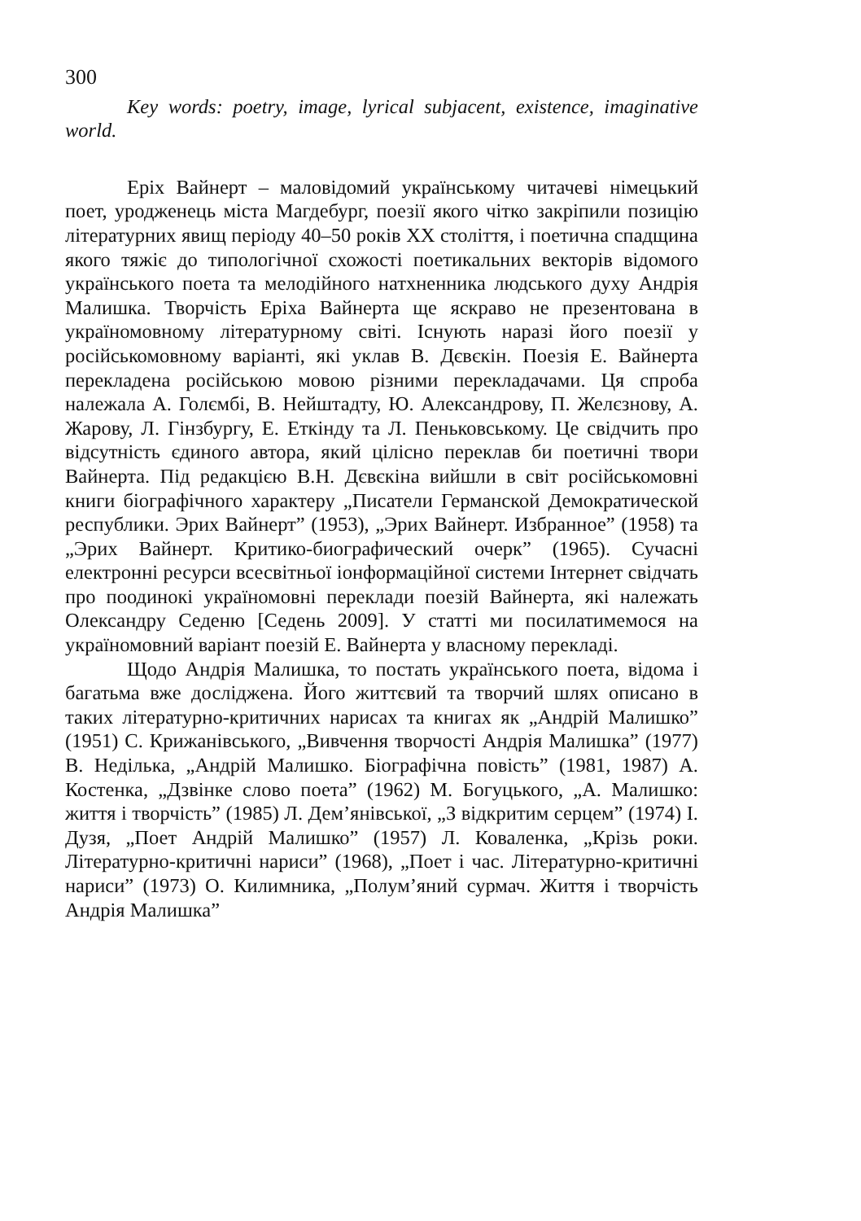300
Key words: poetry, image, lyrical subjacent, existence, imaginative world.
Еріх Вайнерт – маловідомий українському читачеві німецький поет, уродженець міста Магдебург, поезії якого чітко закріпили позицію літературних явищ періоду 40–50 років XX століття, і поетична спадщина якого тяжіє до типологічної схожості поетикальних векторів відомого українського поета та мелодійного натхненника людського духу Андрія Малишка. Творчість Еріха Вайнерта ще яскраво не презентована в україномовному літературному світі. Існують наразі його поезії у російськомовному варіанті, які уклав В. Дєвєкін. Поезія Е. Вайнерта перекладена російською мовою різними перекладачами. Ця спроба належала А. Голємбі, В. Нейштадту, Ю. Александрову, П. Желєзнову, А. Жарову, Л. Гінзбургу, Е. Еткінду та Л. Пеньковському. Це свідчить про відсутність єдиного автора, який цілісно переклав би поетичні твори Вайнерта. Під редакцією В.Н. Дєвєкіна вийшли в світ російськомовні книги біографічного характеру „Писатели Германской Демократической республики. Эрих Вайнерт” (1953), „Эрих Вайнерт. Избранное” (1958) та „Эрих Вайнерт. Критико-биографический очерк” (1965). Сучасні електронні ресурси всесвітньої іонформаційної системи Інтернет свідчать про поодинокі україномовні переклади поезій Вайнерта, які належать Олександру Седеню [Седень 2009]. У статті ми посилатимемося на україномовний варіант поезій Е. Вайнерта у власному перекладі.
Щодо Андрія Малишка, то постать українського поета, відома і багатьма вже досліджена. Його життєвий та творчий шлях описано в таких літературно-критичних нарисах та книгах як „Андрій Малишко” (1951) С. Крижанівського, „Вивчення творчості Андрія Малишка” (1977) В. Неділька, „Андрій Малишко. Біографічна повість” (1981, 1987) А. Костенка, „Дзвінке слово поета” (1962) М. Богуцького, „А. Малишко: життя і творчість” (1985) Л. Дем’янівської, „З відкритим серцем” (1974) І. Дузя, „Поет Андрій Малишко” (1957) Л. Коваленка, „Крізь роки. Літературно-критичні нариси” (1968), „Поет і час. Літературно-критичні нариси” (1973) О. Килимника, „Полум’яний сурмач. Життя і творчість Андрія Малишка”